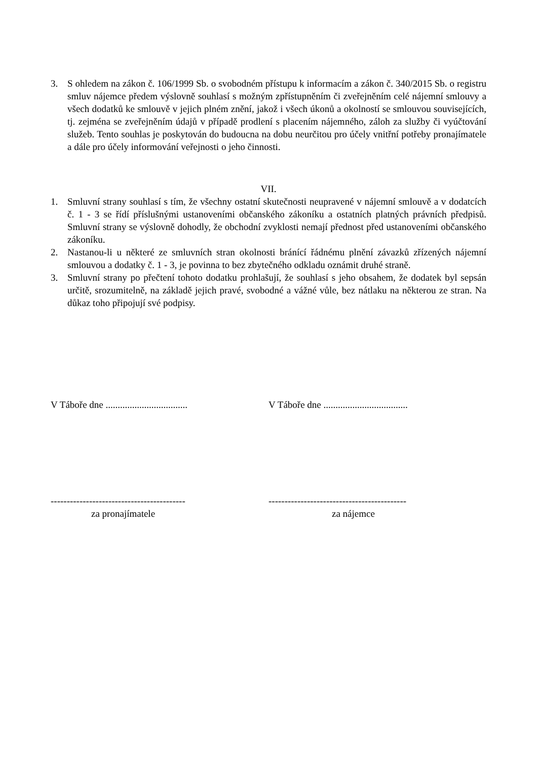3. S ohledem na zákon č. 106/1999 Sb. o svobodném přístupu k informacím a zákon č. 340/2015 Sb. o registru smluv nájemce předem výslovně souhlasí s možným zpřístupněním či zveřejněním celé nájemní smlouvy a všech dodatků ke smlouvě v jejich plném znění, jakož i všech úkonů a okolností se smlouvou souvisejících, tj. zejména se zveřejněním údajů v případě prodlení s placením nájemného, záloh za služby či vyúčtování služeb. Tento souhlas je poskytován do budoucna na dobu neurčitou pro účely vnitřní potřeby pronajímatele a dále pro účely informování veřejnosti o jeho činnosti.
VII.
1. Smluvní strany souhlasí s tím, že všechny ostatní skutečnosti neupravené v nájemní smlouvě a v dodatcích č. 1 - 3 se řídí příslušnými ustanoveními občanského zákoníku a ostatních platných právních předpisů. Smluvní strany se výslovně dohodly, že obchodní zvyklosti nemají přednost před ustanoveními občanského zákoníku.
2. Nastanou-li u některé ze smluvních stran okolnosti bránící řádnému plnění závazků zřízených nájemní smlouvou a dodatky č. 1 - 3, je povinna to bez zbytečného odkladu oznámit druhé straně.
3. Smluvní strany po přečtení tohoto dodatku prohlašují, že souhlasí s jeho obsahem, že dodatek byl sepsán určitě, srozumitelně, na základě jejich pravé, svobodné a vážné vůle, bez nátlaku na některou ze stran. Na důkaz toho připojují své podpisy.
V Táboře dne ..................................
V Táboře dne ...................................
------------------------------------------
za pronajímatele
-------------------------------------------
za nájemce